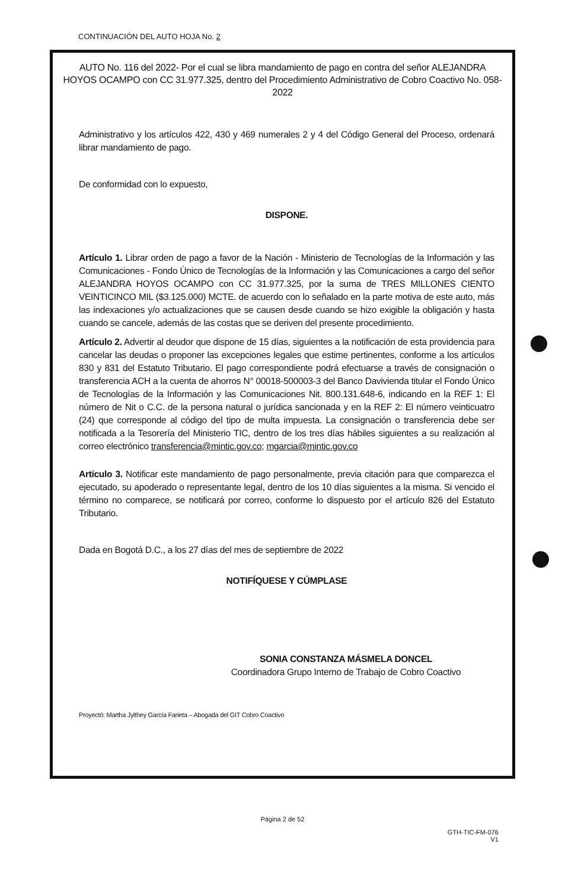CONTINUACIÓN DEL AUTO HOJA No. 2
AUTO No. 116 del 2022- Por el cual se libra mandamiento de pago en contra del señor ALEJANDRA HOYOS OCAMPO con CC 31.977.325, dentro del Procedimiento Administrativo de Cobro Coactivo No. 058-2022
Administrativo y los artículos 422, 430 y 469 numerales 2 y 4 del Código General del Proceso, ordenará librar mandamiento de pago.
De conformidad con lo expuesto,
DISPONE.
Artículo 1. Librar orden de pago a favor de la Nación - Ministerio de Tecnologías de la Información y las Comunicaciones - Fondo Único de Tecnologías de la Información y las Comunicaciones a cargo del señor ALEJANDRA HOYOS OCAMPO con CC 31.977.325, por la suma de TRES MILLONES CIENTO VEINTICINCO MIL ($3.125.000) MCTE. de acuerdo con lo señalado en la parte motiva de este auto, más las indexaciones y/o actualizaciones que se causen desde cuando se hizo exigible la obligación y hasta cuando se cancele, además de las costas que se deriven del presente procedimiento.
Artículo 2. Advertir al deudor que dispone de 15 días, siguientes a la notificación de esta providencia para cancelar las deudas o proponer las excepciones legales que estime pertinentes, conforme a los artículos 830 y 831 del Estatuto Tributario. El pago correspondiente podrá efectuarse a través de consignación o transferencia ACH a la cuenta de ahorros N° 00018-500003-3 del Banco Davivienda titular el Fondo Único de Tecnologías de la Información y las Comunicaciones Nit. 800.131.648-6, indicando en la REF 1: El número de Nit o C.C. de la persona natural o jurídica sancionada y en la REF 2: El número veinticuatro (24) que corresponde al código del tipo de multa impuesta. La consignación o transferencia debe ser notificada a la Tesorería del Ministerio TIC, dentro de los tres días hábiles siguientes a su realización al correo electrónico transferencia@mintic.gov.co; mgarcia@mintic.gov.co
Artículo 3. Notificar este mandamiento de pago personalmente, previa citación para que comparezca el ejecutado, su apoderado o representante legal, dentro de los 10 días siguientes a la misma. Si vencido el término no comparece, se notificará por correo, conforme lo dispuesto por el artículo 826 del Estatuto Tributario.
Dada en Bogotá D.C., a los 27 días del mes de septiembre de 2022
NOTIFÍQUESE Y CÚMPLASE
SONIA CONSTANZA MÁSMELA DONCEL
Coordinadora Grupo Interno de Trabajo de Cobro Coactivo
Proyectó: Martha Jylthey García Farieta – Abogada del GIT Cobro Coactivo
Página 2 de 52
GTH-TIC-FM-076
V1